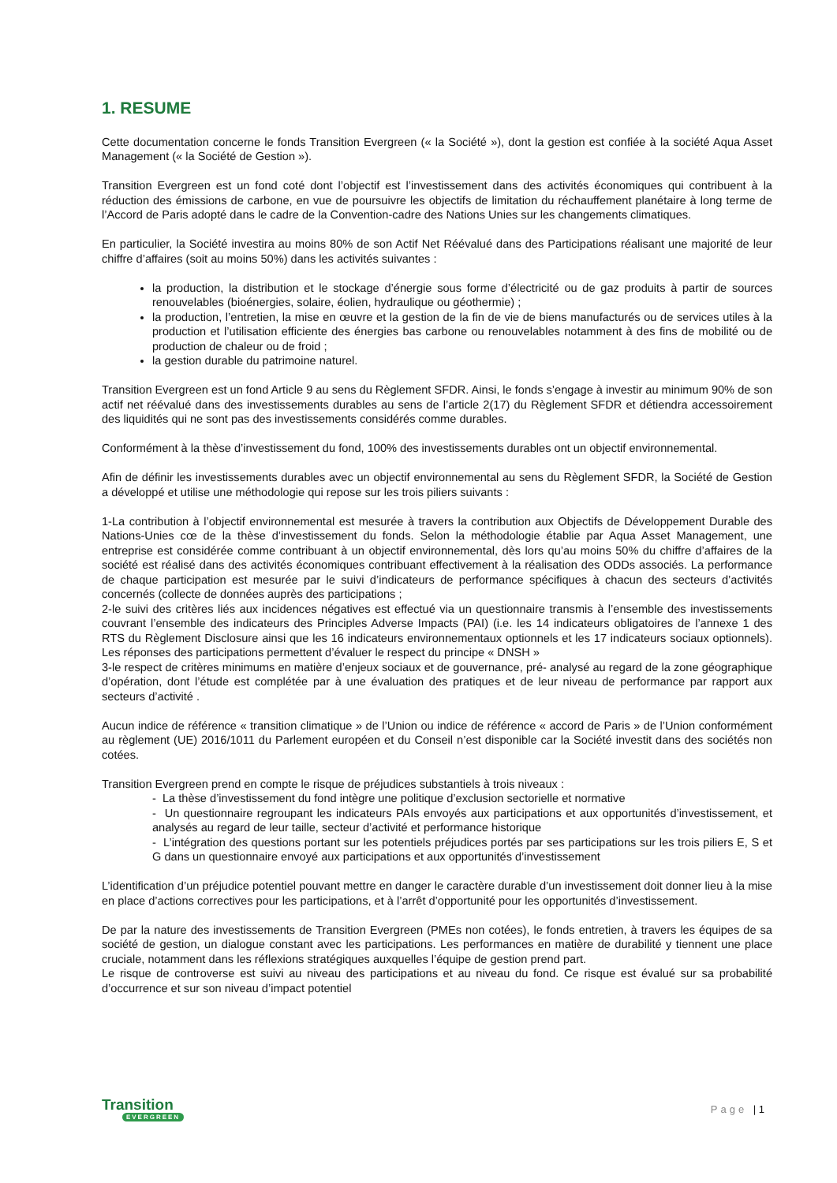1. RESUME
Cette documentation concerne le fonds Transition Evergreen (« la Société »), dont la gestion est confiée à la société Aqua Asset Management (« la Société de Gestion »).
Transition Evergreen est un fond coté dont l’objectif est l’investissement dans des activités économiques qui contribuent à la réduction des émissions de carbone, en vue de poursuivre les objectifs de limitation du réchauffement planétaire à long terme de l’Accord de Paris adopté dans le cadre de la Convention-cadre des Nations Unies sur les changements climatiques.
En particulier, la Société investira au moins 80% de son Actif Net Réévalué dans des Participations réalisant une majorité de leur chiffre d’affaires (soit au moins 50%) dans les activités suivantes :
la production, la distribution et le stockage d’énergie sous forme d’électricité ou de gaz produits à partir de sources renouvelables (bioénergies, solaire, éolien, hydraulique ou géothermie) ;
la production, l’entretien, la mise en œuvre et la gestion de la fin de vie de biens manufacturés ou de services utiles à la production et l’utilisation efficiente des énergies bas carbone ou renouvelables notamment à des fins de mobilité ou de production de chaleur ou de froid ;
la gestion durable du patrimoine naturel.
Transition Evergreen est un fond Article 9 au sens du Règlement SFDR. Ainsi, le fonds s’engage à investir au minimum 90% de son actif net réévalué dans des investissements durables au sens de l’article 2(17) du Règlement SFDR et détiendra accessoirement des liquidités qui ne sont pas des investissements considérés comme durables.
Conformément à la thèse d’investissement du fond, 100% des investissements durables ont un objectif environnemental.
Afin de définir les investissements durables avec un objectif environnemental au sens du Règlement SFDR, la Société de Gestion a développé et utilise une méthodologie qui repose sur les trois piliers suivants :
1-La contribution à l’objectif environnemental est mesurée à travers la contribution aux Objectifs de Développement Durable des Nations-Unies cœ de la thèse d’investissement du fonds. Selon la méthodologie établie par Aqua Asset Management, une entreprise est considérée comme contribuant à un objectif environnemental, dès lors qu’au moins 50% du chiffre d’affaires de la société est réalisé dans des activités économiques contribuant effectivement à la réalisation des ODDs associés. La performance de chaque participation est mesurée par le suivi d’indicateurs de performance spécifiques à chacun des secteurs d’activités concernés (collecte de données auprès des participations ;
2-le suivi des critères liés aux incidences négatives est effectué via un questionnaire transmis à l’ensemble des investissements couvrant l’ensemble des indicateurs des Principles Adverse Impacts (PAI) (i.e. les 14 indicateurs obligatoires de l’annexe 1 des RTS du Règlement Disclosure ainsi que les 16 indicateurs environnementaux optionnels et les 17 indicateurs sociaux optionnels). Les réponses des participations permettent d’évaluer le respect du principe « DNSH »
3-le respect de critères minimums en matière d’enjeux sociaux et de gouvernance, pré- analysé au regard de la zone géographique d’opération, dont l’étude est complétée par à une évaluation des pratiques et de leur niveau de performance par rapport aux secteurs d’activité .
Aucun indice de référence « transition climatique » de l’Union ou indice de référence « accord de Paris » de l’Union conformément au règlement (UE) 2016/1011 du Parlement européen et du Conseil n’est disponible car la Société investit dans des sociétés non cotées.
Transition Evergreen prend en compte le risque de préjudices substantiels à trois niveaux :
- La thèse d’investissement du fond intègre une politique d’exclusion sectorielle et normative
- Un questionnaire regroupant les indicateurs PAIs envoyés aux participations et aux opportunités d’investissement, et analysés au regard de leur taille, secteur d’activité et performance historique
- L’intégration des questions portant sur les potentiels préjudices portés par ses participations sur les trois piliers E, S et G dans un questionnaire envoyé aux participations et aux opportunités d’investissement
L’identification d’un préjudice potentiel pouvant mettre en danger le caractère durable d’un investissement doit donner lieu à la mise en place d’actions correctives pour les participations, et à l’arrêt d’opportunité pour les opportunités d’investissement.
De par la nature des investissements de Transition Evergreen (PMEs non cotées), le fonds entretien, à travers les équipes de sa société de gestion, un dialogue constant avec les participations. Les performances en matière de durabilité y tiennent une place cruciale, notamment dans les réflexions stratégiques auxquelles l’équipe de gestion prend part.
Le risque de controverse est suivi au niveau des participations et au niveau du fond. Ce risque est évalué sur sa probabilité d’occurrence et sur son niveau d’impact potentiel
Transition
EVERGREEN
Page | 1